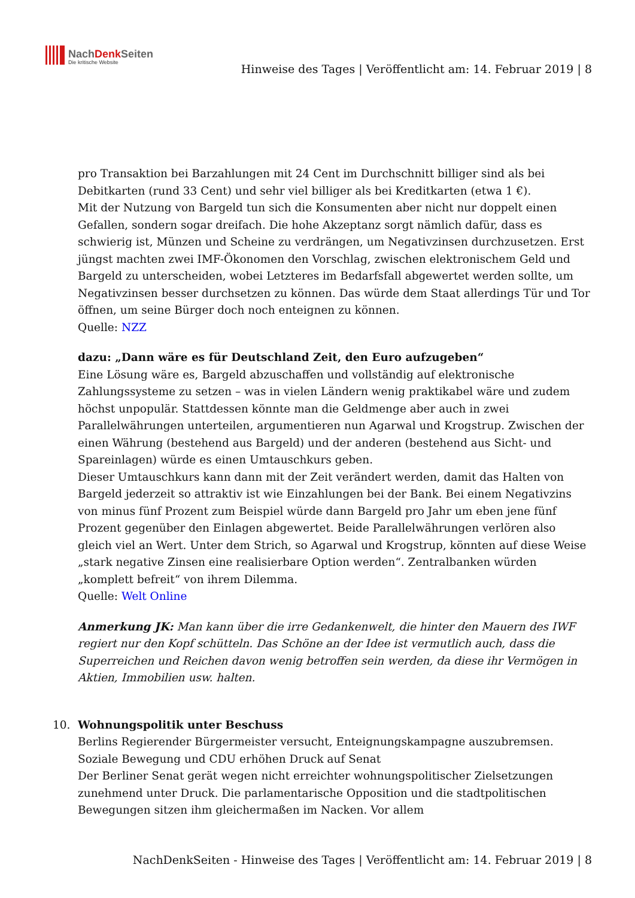NachDenkSeiten
Die kritische Website
Hinweise des Tages | Veröffentlicht am: 14. Februar 2019 | 8
pro Transaktion bei Barzahlungen mit 24 Cent im Durchschnitt billiger sind als bei Debitkarten (rund 33 Cent) und sehr viel billiger als bei Kreditkarten (etwa 1 €).
Mit der Nutzung von Bargeld tun sich die Konsumenten aber nicht nur doppelt einen Gefallen, sondern sogar dreifach. Die hohe Akzeptanz sorgt nämlich dafür, dass es schwierig ist, Münzen und Scheine zu verdrängen, um Negativzinsen durchzusetzen. Erst jüngst machten zwei IMF-Ökonomen den Vorschlag, zwischen elektronischem Geld und Bargeld zu unterscheiden, wobei Letzteres im Bedarfsfall abgewertet werden sollte, um Negativzinsen besser durchsetzen zu können. Das würde dem Staat allerdings Tür und Tor öffnen, um seine Bürger doch noch enteignen zu können.
Quelle: NZZ
dazu: „Dann wäre es für Deutschland Zeit, den Euro aufzugeben“
Eine Lösung wäre es, Bargeld abzuschaffen und vollständig auf elektronische Zahlungssysteme zu setzen – was in vielen Ländern wenig praktikabel wäre und zudem höchst unpopulär. Stattdessen könnte man die Geldmenge aber auch in zwei Parallelwährungen unterteilen, argumentieren nun Agarwal und Krogstrup. Zwischen der einen Währung (bestehend aus Bargeld) und der anderen (bestehend aus Sicht- und Spareinlagen) würde es einen Umtauschkurs geben.
Dieser Umtauschkurs kann dann mit der Zeit verändert werden, damit das Halten von Bargeld jederzeit so attraktiv ist wie Einzahlungen bei der Bank. Bei einem Negativzins von minus fünf Prozent zum Beispiel würde dann Bargeld pro Jahr um eben jene fünf Prozent gegenüber den Einlagen abgewertet. Beide Parallelwährungen verlören also gleich viel an Wert. Unter dem Strich, so Agarwal und Krogstrup, könnten auf diese Weise „stark negative Zinsen eine realisierbare Option werden“. Zentralbanken würden „komplett befreit“ von ihrem Dilemma.
Quelle: Welt Online
Anmerkung JK: Man kann über die irre Gedankenwelt, die hinter den Mauern des IWF regiert nur den Kopf schütteln. Das Schöne an der Idee ist vermutlich auch, dass die Superreichen und Reichen davon wenig betroffen sein werden, da diese ihr Vermögen in Aktien, Immobilien usw. halten.
10. Wohnungspolitik unter Beschuss
Berlins Regierender Bürgermeister versucht, Enteignungskampagne auszubremsen. Soziale Bewegung und CDU erhöhen Druck auf Senat
Der Berliner Senat gerät wegen nicht erreichter wohnungspolitischer Zielsetzungen zunehmend unter Druck. Die parlamentarische Opposition und die stadtpolitischen Bewegungen sitzen ihm gleichermaßen im Nacken. Vor allem
NachDenkSeiten - Hinweise des Tages | Veröffentlicht am: 14. Februar 2019 | 8